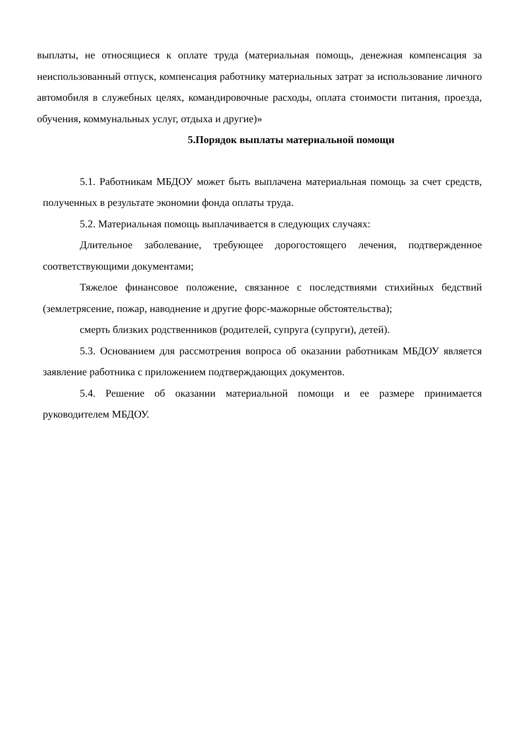выплаты, не относящиеся к оплате труда (материальная помощь, денежная компенсация за неиспользованный отпуск, компенсация работнику материальных затрат за использование личного автомобиля в служебных целях, командировочные расходы, оплата стоимости питания, проезда, обучения, коммунальных услуг, отдыха и другие)»
5.Порядок выплаты материальной помощи
5.1. Работникам МБДОУ может быть выплачена материальная помощь за счет средств, полученных в результате экономии фонда оплаты труда.
5.2. Материальная помощь выплачивается в следующих случаях:
Длительное заболевание, требующее дорогостоящего лечения, подтвержденное соответствующими документами;
Тяжелое финансовое положение, связанное с последствиями стихийных бедствий (землетрясение, пожар, наводнение и другие форс-мажорные обстоятельства);
смерть близких родственников (родителей, супруга (супруги), детей).
5.3. Основанием для рассмотрения вопроса об оказании работникам МБДОУ является заявление работника с приложением подтверждающих документов.
5.4. Решение об оказании материальной помощи и ее размере принимается руководителем МБДОУ.